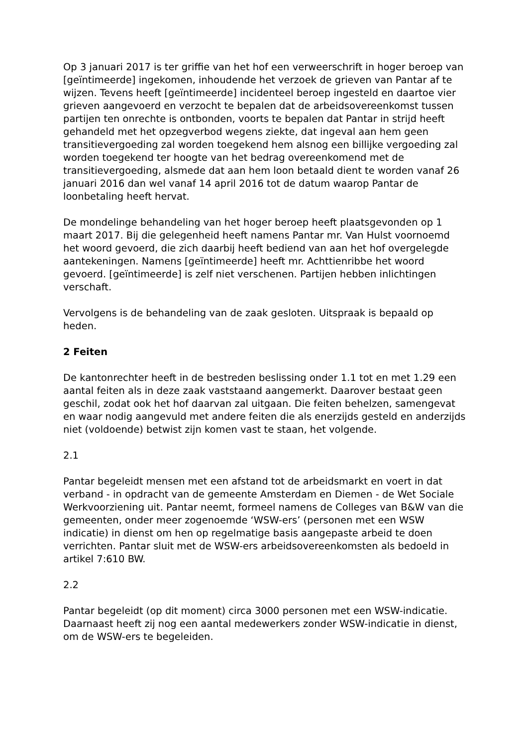Op 3 januari 2017 is ter griffie van het hof een verweerschrift in hoger beroep van [geïntimeerde] ingekomen, inhoudende het verzoek de grieven van Pantar af te wijzen. Tevens heeft [geïntimeerde] incidenteel beroep ingesteld en daartoe vier grieven aangevoerd en verzocht te bepalen dat de arbeidsovereenkomst tussen partijen ten onrechte is ontbonden, voorts te bepalen dat Pantar in strijd heeft gehandeld met het opzegverbod wegens ziekte, dat ingeval aan hem geen transitievergoeding zal worden toegekend hem alsnog een billijke vergoeding zal worden toegekend ter hoogte van het bedrag overeenkomend met de transitievergoeding, alsmede dat aan hem loon betaald dient te worden vanaf 26 januari 2016 dan wel vanaf 14 april 2016 tot de datum waarop Pantar de loonbetaling heeft hervat.
De mondelinge behandeling van het hoger beroep heeft plaatsgevonden op 1 maart 2017. Bij die gelegenheid heeft namens Pantar mr. Van Hulst voornoemd het woord gevoerd, die zich daarbij heeft bediend van aan het hof overgelegde aantekeningen. Namens [geïntimeerde] heeft mr. Achttienribbe het woord gevoerd. [geïntimeerde] is zelf niet verschenen. Partijen hebben inlichtingen verschaft.
Vervolgens is de behandeling van de zaak gesloten. Uitspraak is bepaald op heden.
2 Feiten
De kantonrechter heeft in de bestreden beslissing onder 1.1 tot en met 1.29 een aantal feiten als in deze zaak vaststaand aangemerkt. Daarover bestaat geen geschil, zodat ook het hof daarvan zal uitgaan. Die feiten behelzen, samengevat en waar nodig aangevuld met andere feiten die als enerzijds gesteld en anderzijds niet (voldoende) betwist zijn komen vast te staan, het volgende.
2.1
Pantar begeleidt mensen met een afstand tot de arbeidsmarkt en voert in dat verband - in opdracht van de gemeente Amsterdam en Diemen - de Wet Sociale Werkvoorziening uit. Pantar neemt, formeel namens de Colleges van B&W van die gemeenten, onder meer zogenoemde ‘WSW-ers’ (personen met een WSW indicatie) in dienst om hen op regelmatige basis aangepaste arbeid te doen verrichten. Pantar sluit met de WSW-ers arbeidsovereenkomsten als bedoeld in artikel 7:610 BW.
2.2
Pantar begeleidt (op dit moment) circa 3000 personen met een WSW-indicatie. Daarnaast heeft zij nog een aantal medewerkers zonder WSW-indicatie in dienst, om de WSW-ers te begeleiden.